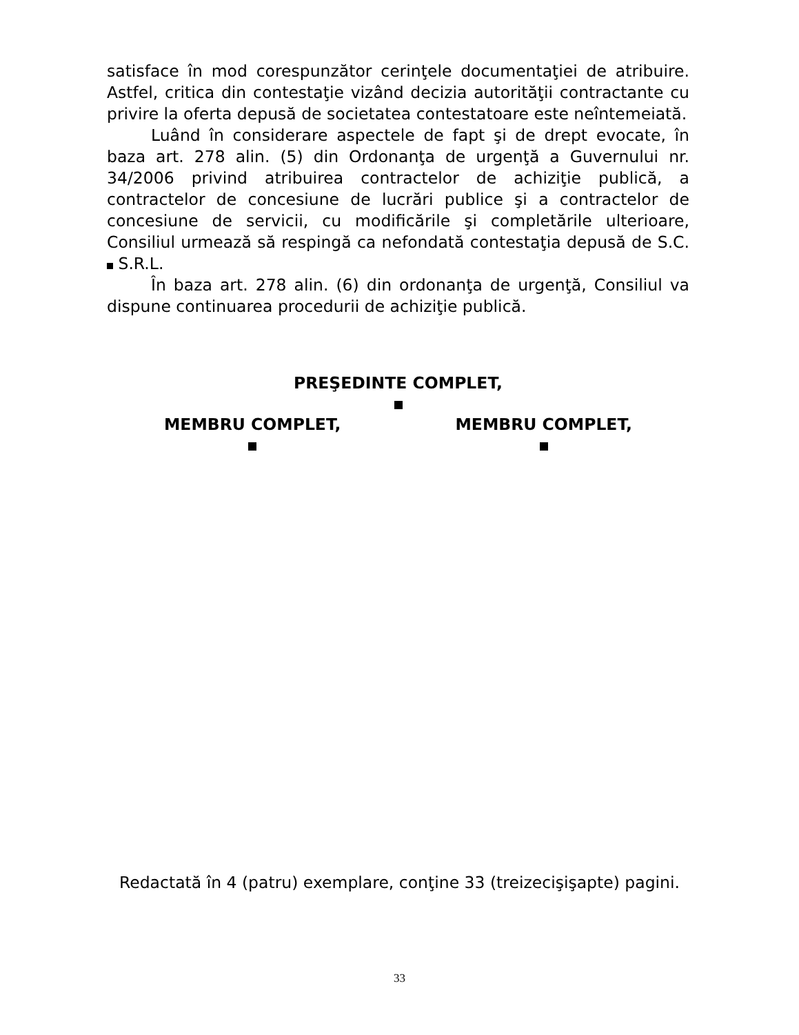satisface în mod corespunzător cerinţele documentaţiei de atribuire. Astfel, critica din contestaţie vizând decizia autorităţii contractante cu privire la oferta depusă de societatea contestatoare este neîntemeiată.
Luând în considerare aspectele de fapt şi de drept evocate, în baza art. 278 alin. (5) din Ordonanţa de urgenţă a Guvernului nr. 34/2006 privind atribuirea contractelor de achiziţie publică, a contractelor de concesiune de lucrări publice şi a contractelor de concesiune de servicii, cu modificările şi completările ulterioare, Consiliul urmează să respingă ca nefondată contestaţia depusă de S.C. S.R.L.
În baza art. 278 alin. (6) din ordonanţa de urgenţă, Consiliul va dispune continuarea procedurii de achiziţie publică.
PREŞEDINTE COMPLET,
MEMBRU COMPLET, MEMBRU COMPLET,
Redactată în 4 (patru) exemplare, conţine 33 (treizecişişapte) pagini.
33